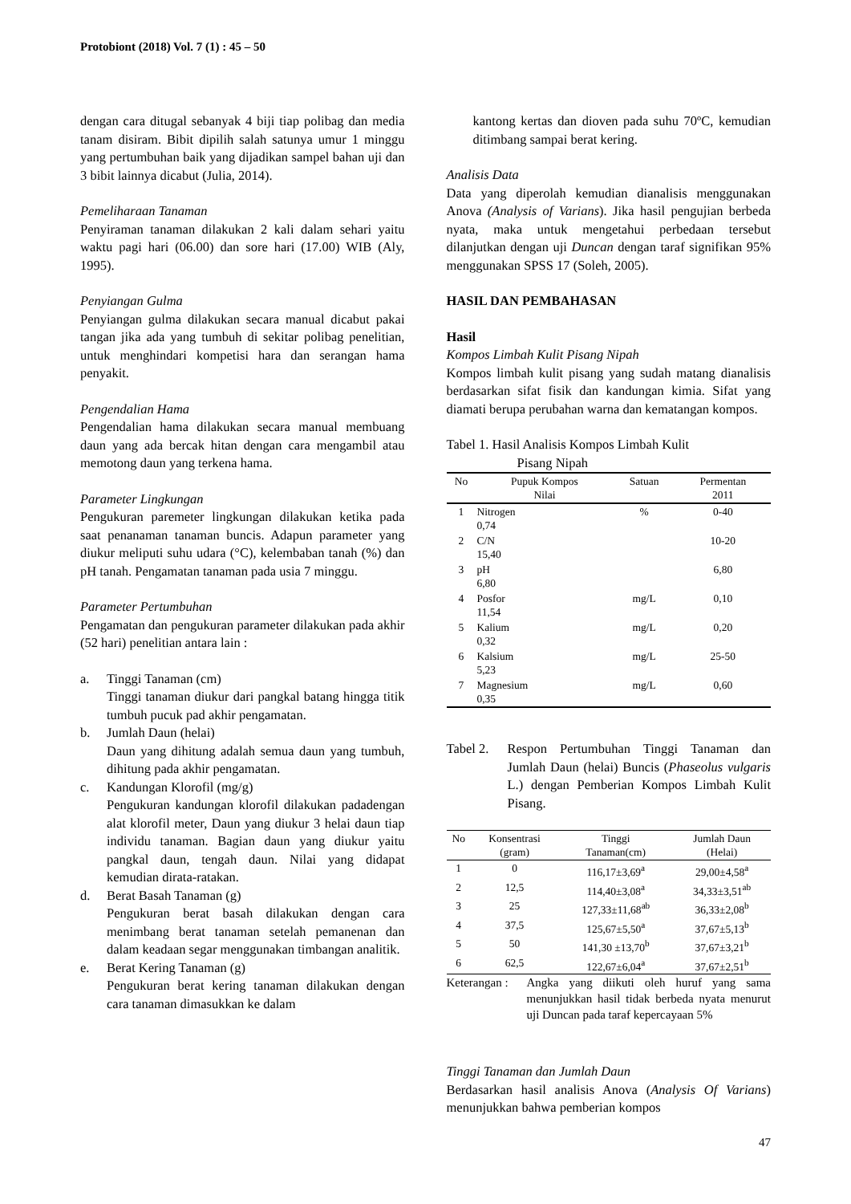Protobiont (2018) Vol. 7 (1) : 45 – 50
dengan cara ditugal sebanyak 4 biji tiap polibag dan media tanam disiram. Bibit dipilih salah satunya umur 1 minggu yang pertumbuhan baik yang dijadikan sampel bahan uji dan 3 bibit lainnya dicabut (Julia, 2014).
Pemeliharaan Tanaman
Penyiraman tanaman dilakukan 2 kali dalam sehari yaitu waktu pagi hari (06.00) dan sore hari (17.00) WIB (Aly, 1995).
Penyiangan Gulma
Penyiangan gulma dilakukan secara manual dicabut pakai tangan jika ada yang tumbuh di sekitar polibag penelitian, untuk menghindari kompetisi hara dan serangan hama penyakit.
Pengendalian Hama
Pengendalian hama dilakukan secara manual membuang daun yang ada bercak hitan dengan cara mengambil atau memotong daun yang terkena hama.
Parameter Lingkungan
Pengukuran paremeter lingkungan dilakukan ketika pada saat penanaman tanaman buncis. Adapun parameter yang diukur meliputi suhu udara (°C), kelembaban tanah (%) dan pH tanah. Pengamatan tanaman pada usia 7 minggu.
Parameter Pertumbuhan
Pengamatan dan pengukuran parameter dilakukan pada akhir (52 hari) penelitian antara lain :
a. Tinggi Tanaman (cm)
Tinggi tanaman diukur dari pangkal batang hingga titik tumbuh pucuk pad akhir pengamatan.
b. Jumlah Daun (helai)
Daun yang dihitung adalah semua daun yang tumbuh, dihitung pada akhir pengamatan.
c. Kandungan Klorofil (mg/g)
Pengukuran kandungan klorofil dilakukan padadengan alat klorofil meter, Daun yang diukur 3 helai daun tiap individu tanaman. Bagian daun yang diukur yaitu pangkal daun, tengah daun. Nilai yang didapat kemudian dirata-ratakan.
d. Berat Basah Tanaman (g)
Pengukuran berat basah dilakukan dengan cara menimbang berat tanaman setelah pemanenan dan dalam keadaan segar menggunakan timbangan analitik.
e. Berat Kering Tanaman (g)
Pengukuran berat kering tanaman dilakukan dengan cara tanaman dimasukkan ke dalam
kantong kertas dan dioven pada suhu 70ºC, kemudian ditimbang sampai berat kering.
Analisis Data
Data yang diperolah kemudian dianalisis menggunakan Anova (Analysis of Varians). Jika hasil pengujian berbeda nyata, maka untuk mengetahui perbedaan tersebut dilanjutkan dengan uji Duncan dengan taraf signifikan 95% menggunakan SPSS 17 (Soleh, 2005).
HASIL DAN PEMBAHASAN
Hasil
Kompos Limbah Kulit Pisang Nipah
Kompos limbah kulit pisang yang sudah matang dianalisis berdasarkan sifat fisik dan kandungan kimia. Sifat yang diamati berupa perubahan warna dan kematangan kompos.
Tabel 1. Hasil Analisis Kompos Limbah Kulit
Pisang Nipah
| No | Pupuk Kompos Nilai | Satuan | Permentan 2011 |
| --- | --- | --- | --- |
| 1 | Nitrogen 0,74 | % | 0-40 |
| 2 | C/N 15,40 | | 10-20 |
| 3 | pH 6,80 | | 6,80 |
| 4 | Posfor 11,54 | mg/L | 0,10 |
| 5 | Kalium 0,32 | mg/L | 0,20 |
| 6 | Kalsium 5,23 | mg/L | 25-50 |
| 7 | Magnesium 0,35 | mg/L | 0,60 |
Tabel 2. Respon Pertumbuhan Tinggi Tanaman dan Jumlah Daun (helai) Buncis (Phaseolus vulgaris L.) dengan Pemberian Kompos Limbah Kulit Pisang.
| No | Konsentrasi (gram) | Tinggi Tanaman(cm) | Jumlah Daun (Helai) |
| --- | --- | --- | --- |
| 1 | 0 | 116,17±3,69<sup>a</sup> | 29,00±4,58<sup>a</sup> |
| 2 | 12,5 | 114,40±3,08<sup>a</sup> | 34,33±3,51<sup>ab</sup> |
| 3 | 25 | 127,33±11,68<sup>ab</sup> | 36,33±2,08<sup>b</sup> |
| 4 | 37,5 | 125,67±5,50<sup>a</sup> | 37,67±5,13<sup>b</sup> |
| 5 | 50 | 141,30 ±13,70<sup>b</sup> | 37,67±3,21<sup>b</sup> |
| 6 | 62,5 | 122,67±6,04<sup>a</sup> | 37,67±2,51<sup>b</sup> |
Keterangan : Angka yang diikuti oleh huruf yang sama menunjukkan hasil tidak berbeda nyata menurut uji Duncan pada taraf kepercayaan 5%
Tinggi Tanaman dan Jumlah Daun
Berdasarkan hasil analisis Anova (Analysis Of Varians) menunjukkan bahwa pemberian kompos
47